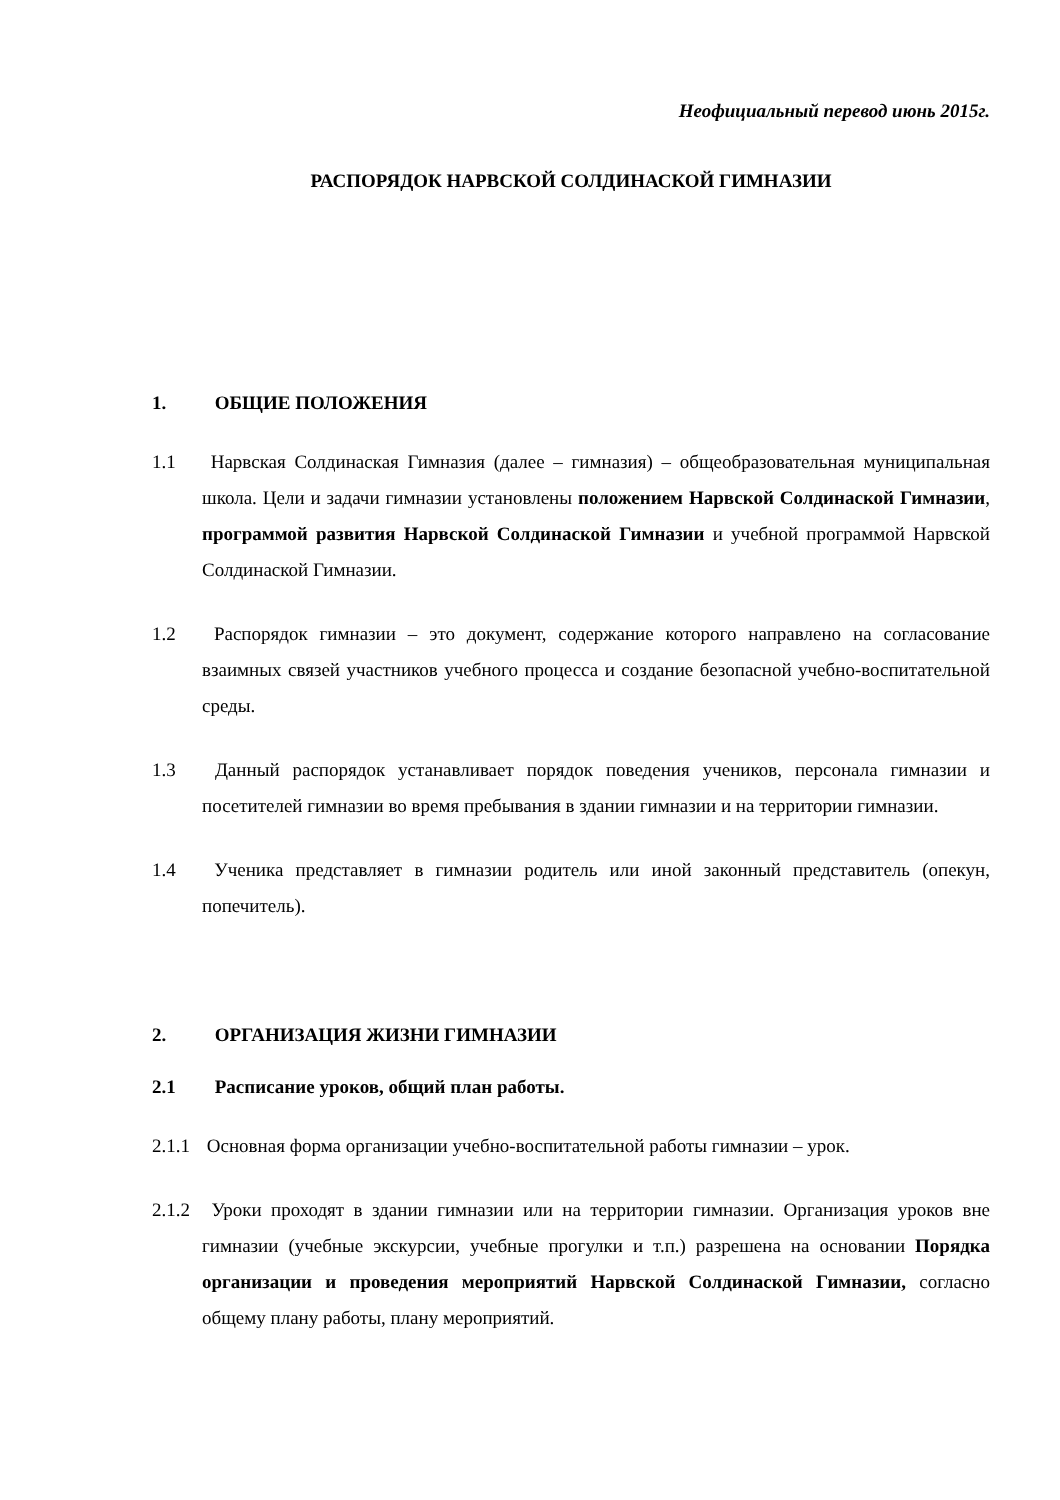Неофициальный перевод июнь 2015г.
РАСПОРЯДОК НАРВСКОЙ СОЛДИНАСКОЙ ГИМНАЗИИ
1. ОБЩИЕ ПОЛОЖЕНИЯ
1.1 Нарвская Солдинаская Гимназия (далее – гимназия) – общеобразовательная муниципальная школа. Цели и задачи гимназии установлены положением Нарвской Солдинаской Гимназии, программой развития Нарвской Солдинаской Гимназии и учебной программой Нарвской Солдинаской Гимназии.
1.2 Распорядок гимназии – это документ, содержание которого направлено на согласование взаимных связей участников учебного процесса и создание безопасной учебно-воспитательной среды.
1.3 Данный распорядок устанавливает порядок поведения учеников, персонала гимназии и посетителей гимназии во время пребывания в здании гимназии и на территории гимназии.
1.4 Ученика представляет в гимназии родитель или иной законный представитель (опекун, попечитель).
2. ОРГАНИЗАЦИЯ ЖИЗНИ ГИМНАЗИИ
2.1 Расписание уроков, общий план работы.
2.1.1 Основная форма организации учебно-воспитательной работы гимназии – урок.
2.1.2 Уроки проходят в здании гимназии или на территории гимназии. Организация уроков вне гимназии (учебные экскурсии, учебные прогулки и т.п.) разрешена на основании Порядка организации и проведения мероприятий Нарвской Солдинаской Гимназии, согласно общему плану работы, плану мероприятий.